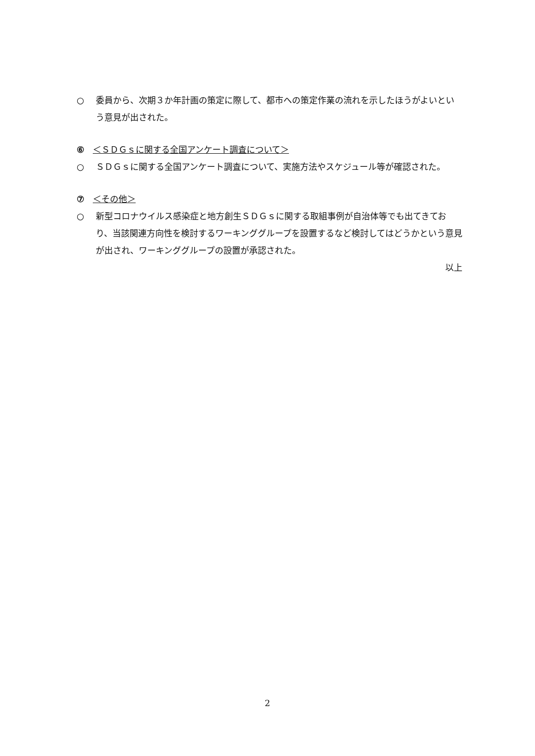○ 委員から、次期３か年計画の策定に際して、都市への策定作業の流れを示したほうがよいという意見が出された。
⑥　＜ＳＤＧｓに関する全国アンケート調査について＞
○ ＳＤＧｓに関する全国アンケート調査について、実施方法やスケジュール等が確認された。
⑦　＜その他＞
○ 新型コロナウイルス感染症と地方創生ＳＤＧｓに関する取組事例が自治体等でも出てきており、当該関連方向性を検討するワーキンググループを設置するなど検討してはどうかという意見が出され、ワーキンググループの設置が承認された。
以上
2